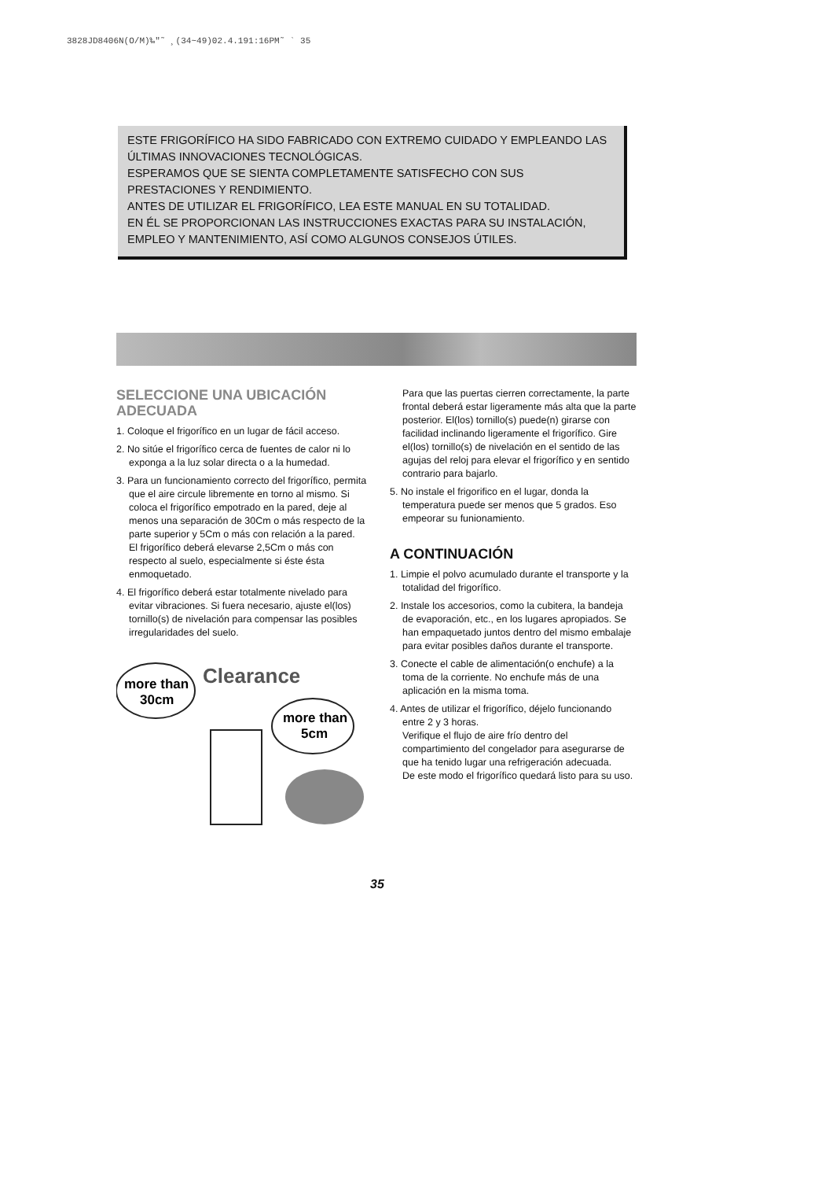3828JD8406N(O/M)‰"˜ ¸(34~49)02.4.191:16PM˜ ` 35
ESTE FRIGORÍFICO HA SIDO FABRICADO CON EXTREMO CUIDADO Y EMPLEANDO LAS ÚLTIMAS INNOVACIONES TECNOLÓGICAS.
ESPERAMOS QUE SE SIENTA COMPLETAMENTE SATISFECHO CON SUS PRESTACIONES Y RENDIMIENTO.
ANTES DE UTILIZAR EL FRIGORÍFICO, LEA ESTE MANUAL EN SU TOTALIDAD.
EN ÉL SE PROPORCIONAN LAS INSTRUCCIONES EXACTAS PARA SU INSTALACIÓN, EMPLEO Y MANTENIMIENTO, ASÍ COMO ALGUNOS CONSEJOS ÚTILES.
SELECCIONE UNA UBICACIÓN ADECUADA
1. Coloque el frigorífico en un lugar de fácil acceso.
2. No sitúe el frigorífico cerca de fuentes de calor ni lo exponga a la luz solar directa o a la humedad.
3. Para un funcionamiento correcto del frigorífico, permita que el aire circule libremente en torno al mismo. Si coloca el frigorífico empotrado en la pared, deje al menos una separación de 30Cm o más respecto de la parte superior y 5Cm o más con relación a la pared.
El frigorífico deberá elevarse 2,5Cm o más con respecto al suelo, especialmente si éste ésta enmoquetado.
4. El frigorífico deberá estar totalmente nivelado para evitar vibraciones. Si fuera necesario, ajuste el(los) tornillo(s) de nivelación para compensar las posibles irregularidades del suelo.
more than
30cm
Clearance
more than
5cm
Para que las puertas cierren correctamente, la parte frontal deberá estar ligeramente más alta que la parte posterior. El(los) tornillo(s) puede(n) girarse con facilidad inclinando ligeramente el frigorífico. Gire el(los) tornillo(s) de nivelación en el sentido de las agujas del reloj para elevar el frigorífico y en sentido contrario para bajarlo.
5. No instale el frigorifico en el lugar, donda la temperatura puede ser menos que 5 grados. Eso empeorar su funionamiento.
A CONTINUACIÓN
1. Limpie el polvo acumulado durante el transporte y la totalidad del frigorífico.
2. Instale los accesorios, como la cubitera, la bandeja de evaporación, etc., en los lugares apropiados. Se han empaquetado juntos dentro del mismo embalaje para evitar posibles daños durante el transporte.
3. Conecte el cable de alimentación(o enchufe) a la toma de la corriente. No enchufe más de una aplicación en la misma toma.
4. Antes de utilizar el frigorífico, déjelo funcionando entre 2 y 3 horas.
Verifique el flujo de aire frío dentro del compartimiento del congelador para asegurarse de que ha tenido lugar una refrigeración adecuada.
De este modo el frigorífico quedará listo para su uso.
35